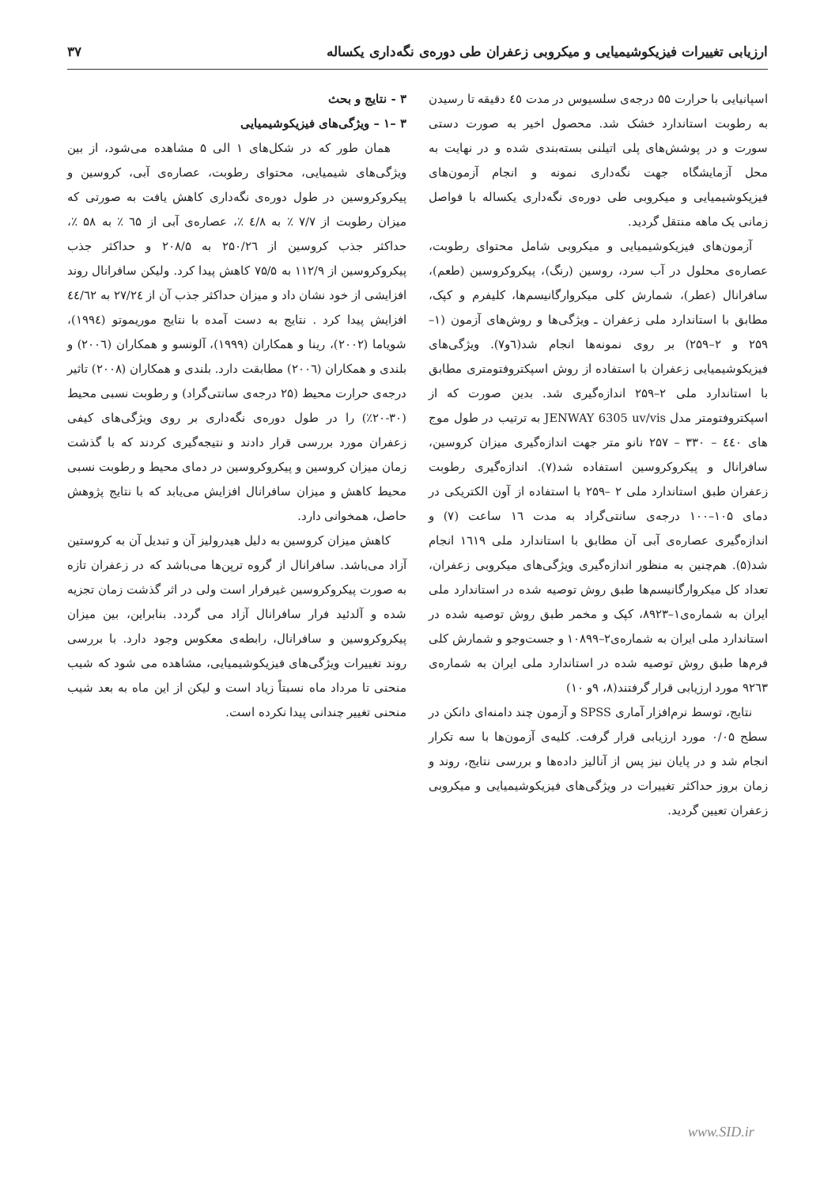ارزیابی تغییرات فیزیکوشیمیایی و میکروبی زعفران طی دوره‌ی نگه‌داری یکساله ۳۷
اسپانیایی با حرارت ۵۵ درجه‌ی سلسیوس در مدت ٤٥ دقیقه تا رسیدن به رطوبت استاندارد خشک شد. محصول اخیر به صورت دستی سورت و در پوشش‌های پلی اتیلنی بسته‌بندی شده و در نهایت به محل آزمایشگاه جهت نگه‌داری نمونه و انجام آزمون‌های فیزیکوشیمیایی و میکروبی طی دوره‌ی نگه‌داری یکساله با فواصل زمانی یک ماهه منتقل گردید.
آزمون‌های فیزیکوشیمیایی و میکروبی شامل محتوای رطوبت، عصاره‌ی محلول در آب سرد، روسین (رنگ)، پیکروکروسین (طعم)، سافرانال (عطر)، شمارش کلی میکروارگانیسم‌ها، کلیفرم و کپک، مطابق با استاندارد ملی زعفران ـ ویژگی‌ها و روش‌های آزمون (۱–۲۵۹ و ۲–۲۵۹) بر روی نمونه‌ها انجام شد(٦و۷). ویژگی‌های فیزیکوشیمیایی زعفران با استفاده از روش اسپکتروفتومتری مطابق با استاندارد ملی ۲–۲۵۹ اندازه‌گیری شد. بدین صورت که از اسپکتروفتومتر مدل JENWAY 6305 uv/vis به ترتیب در طول موج های ٤٤٠ – ۳۳۰ – ۲۵۷ نانو متر جهت اندازه‌گیری میزان کروسین، سافرانال و پیکروکروسین استفاده شد(۷). اندازه‌گیری رطوبت زعفران طبق استاندارد ملی ۲ –۲۵۹ با استفاده از آون الکتریکی در دمای ۱۰۵–۱۰۰ درجه‌ی سانتی‌گراد به مدت ١٦ ساعت (۷) و اندازه‌گیری عصاره‌ی آبی آن مطابق با استاندارد ملی ١٦١٩ انجام شد(۵). هم‌چنین به منظور اندازه‌گیری ویژگی‌های میکروبی زعفران، تعداد کل میکروارگانیسم‌ها طبق روش توصیه شده در استاندارد ملی ایران به شماره‌ی۱–۸۹۲۳، کپک و مخمر طبق روش توصیه شده در استاندارد ملی ایران به شماره‌ی۲–۱۰۸۹۹ و جست‌وجو و شمارش کلی فرم‌ها طبق روش توصیه شده در استاندارد ملی ایران به شماره‌ی ۹۲٦۳ مورد ارزیابی قرار گرفتند(۸، ۹و ۱۰)
نتایج، توسط نرم‌افزار آماری SPSS و آزمون چند دامنه‌ای دانکن در سطح ۰/۰۵ مورد ارزیابی قرار گرفت. کلیه‌ی آزمون‌ها با سه تکرار انجام شد و در پایان نیز پس از آنالیز داده‌ها و بررسی نتایج، روند و زمان بروز حداکثر تغییرات در ویژگی‌های فیزیکوشیمیایی و میکروبی زعفران تعیین گردید.
۳ - نتایج و بحث
۳ –۱ – ویژگی‌های فیزیکوشیمیایی
همان طور که در شکل‌های ۱ الی ۵ مشاهده می‌شود، از بین ویژگی‌های شیمیایی، محتوای رطوبت، عصاره‌ی آبی، کروسین و پیکروکروسین در طول دوره‌ی نگه‌داری کاهش یافت به صورتی که میزان رطوبت از ۷/۷ ٪ به ٤/۸ ٪، عصاره‌ی آبی از ٦۵ ٪ به ۵۸ ٪، حداکثر جذب کروسین از ۲۵۰/۲٦ به ۲۰۸/۵ و حداکثر جذب پیکروکروسین از ۱۱۲/۹ به ۷۵/۵ کاهش پیدا کرد. ولیکن سافرانال روند افزایشی از خود نشان داد و میزان حداکثر جذب آن از ۲۷/۲٤ به ٤٤/٦۲ افزایش پیدا کرد . نتایج به دست آمده با نتایج موریموتو (۱۹۹٤)، شویاما (۲۰۰۲)، رینا و همکاران (۱۹۹۹)، آلونسو و همکاران (۲۰۰٦) و بلندی و همکاران (۲۰۰٦) مطابقت دارد. بلندی و همکاران (۲۰۰۸) تاثیر درجه‌ی حرارت محیط (۲۵ درجه‌ی سانتی‌گراد) و رطوبت نسبی محیط (۳۰-۲۰٪) را در طول دوره‌ی نگه‌داری بر روی ویژگی‌های کیفی زعفران مورد بررسی قرار دادند و نتیجه‌گیری کردند که با گذشت زمان میزان کروسین و پیکروکروسین در دمای محیط و رطوبت نسبی محیط کاهش و میزان سافرانال افزایش می‌یابد که با نتایج پژوهش حاصل، همخوانی دارد.
کاهش میزان کروسین به دلیل هیدرولیز آن و تبدیل آن به کروستین آزاد می‌باشد. سافرانال از گروه ترپن‌ها می‌باشد که در زعفران تازه به صورت پیکروکروسین غیرفرار است ولی در اثر گذشت زمان تجزیه شده و آلدئید فرار سافرانال آزاد می گردد. بنابراین، بین میزان پیکروکروسین و سافرانال، رابطه‌ی معکوس وجود دارد. با بررسی روند تغییرات ویژگی‌های فیزیکوشیمیایی، مشاهده می شود که شیب منحنی تا مرداد ماه نسبتاً زیاد است و لیکن از این ماه به بعد شیب منحنی تغییر چندانی پیدا نکرده است.
www.SID.ir